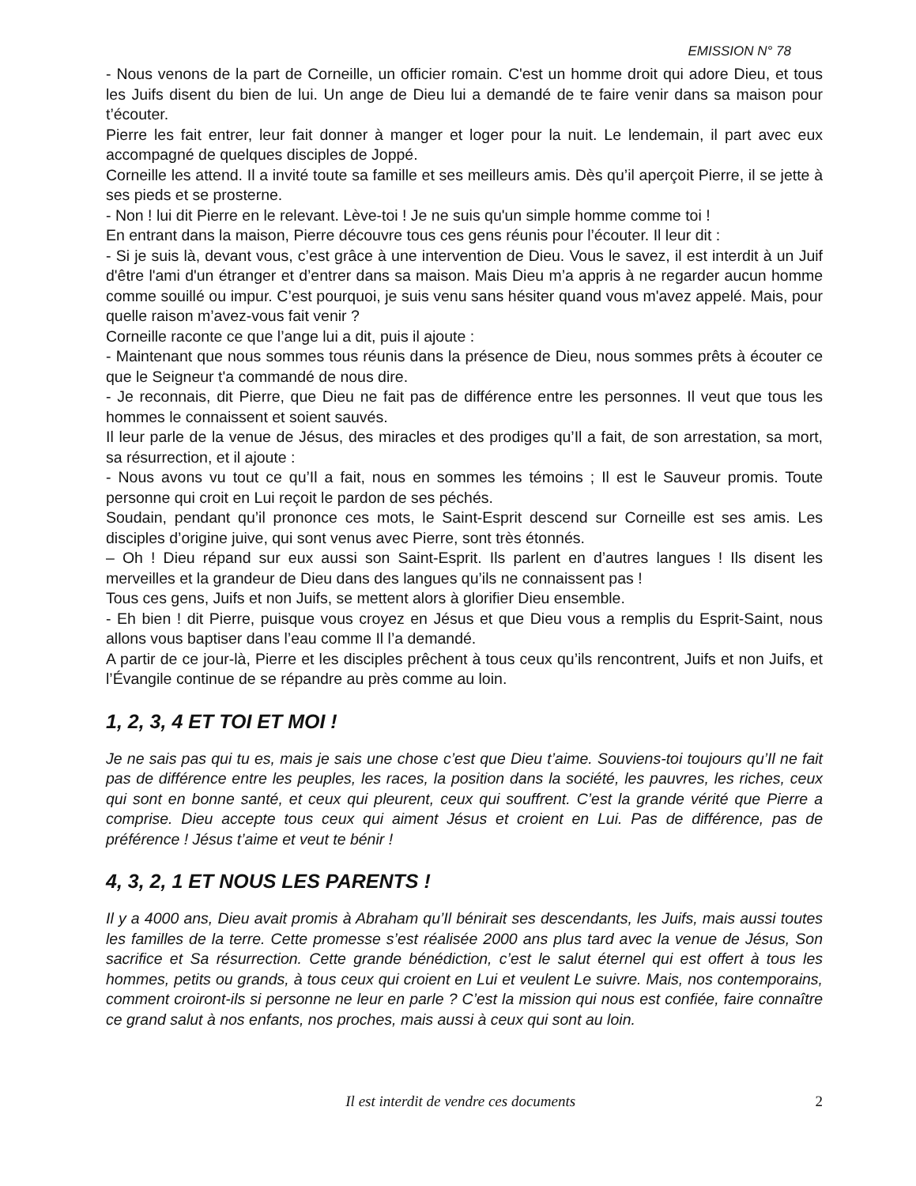EMISSION N° 78
- Nous venons de la part de Corneille, un officier romain. C'est un homme droit qui adore Dieu, et tous les Juifs disent du bien de lui. Un ange de Dieu lui a demandé de te faire venir dans sa maison pour t’écouter.
Pierre les fait entrer, leur fait donner à manger et loger pour la nuit. Le lendemain, il part avec eux accompagné de quelques disciples de Joppé.
Corneille les attend. Il a invité toute sa famille et ses meilleurs amis. Dès qu’il aperçoit Pierre, il se jette à ses pieds et se prosterne.
- Non ! lui dit Pierre en le relevant. Lève-toi ! Je ne suis qu'un simple homme comme toi !
En entrant dans la maison, Pierre découvre tous ces gens réunis pour l’écouter. Il leur dit :
- Si je suis là, devant vous, c’est grâce à une intervention de Dieu. Vous le savez, il est interdit à un Juif d'être l'ami d'un étranger et d’entrer dans sa maison. Mais Dieu m’a appris à ne regarder aucun homme comme souillé ou impur. C’est pourquoi, je suis venu sans hésiter quand vous m'avez appelé. Mais, pour quelle raison m’avez-vous fait venir ?
Corneille raconte ce que l’ange lui a dit, puis il ajoute :
- Maintenant que nous sommes tous réunis dans la présence de Dieu, nous sommes prêts à écouter ce que le Seigneur t'a commandé de nous dire.
- Je reconnais, dit Pierre, que Dieu ne fait pas de différence entre les personnes. Il veut que tous les hommes le connaissent et soient sauvés.
Il leur parle de la venue de Jésus, des miracles et des prodiges qu’Il a fait, de son arrestation, sa mort, sa résurrection, et il ajoute :
- Nous avons vu tout ce qu’Il a fait, nous en sommes les témoins ; Il est le Sauveur promis. Toute personne qui croit en Lui reçoit le pardon de ses péchés.
Soudain, pendant qu’il prononce ces mots, le Saint-Esprit descend sur Corneille est ses amis. Les disciples d’origine juive, qui sont venus avec Pierre, sont très étonnés.
– Oh ! Dieu répand sur eux aussi son Saint-Esprit. Ils parlent en d’autres langues ! Ils disent les merveilles et la grandeur de Dieu dans des langues qu’ils ne connaissent pas !
Tous ces gens, Juifs et non Juifs, se mettent alors à glorifier Dieu ensemble.
- Eh bien ! dit Pierre, puisque vous croyez en Jésus et que Dieu vous a remplis du Esprit-Saint, nous allons vous baptiser dans l’eau comme Il l’a demandé.
A partir de ce jour-là, Pierre et les disciples prêchent à tous ceux qu’ils rencontrent, Juifs et non Juifs, et l’Évangile continue de se répandre au près comme au loin.
1, 2, 3, 4 ET TOI ET MOI !
Je ne sais pas qui tu es, mais je sais une chose c’est que Dieu t’aime. Souviens-toi toujours qu’Il ne fait pas de différence entre les peuples, les races, la position dans la société, les pauvres, les riches, ceux qui sont en bonne santé, et ceux qui pleurent, ceux qui souffrent. C’est la grande vérité que Pierre a comprise. Dieu accepte tous ceux qui aiment Jésus et croient en Lui. Pas de différence, pas de préférence ! Jésus t’aime et veut te bénir !
4, 3, 2, 1 ET NOUS LES PARENTS !
Il y a 4000 ans, Dieu avait promis à Abraham qu’Il bénirait ses descendants, les Juifs, mais aussi toutes les familles de la terre. Cette promesse s’est réalisée 2000 ans plus tard avec la venue de Jésus, Son sacrifice et Sa résurrection. Cette grande bénédiction, c’est le salut éternel qui est offert à tous les hommes, petits ou grands, à tous ceux qui croient en Lui et veulent Le suivre. Mais, nos contemporains, comment croiront-ils si personne ne leur en parle ? C’est la mission qui nous est confiée, faire connaître ce grand salut à nos enfants, nos proches, mais aussi à ceux qui sont au loin.
Il est interdit de vendre ces documents 2